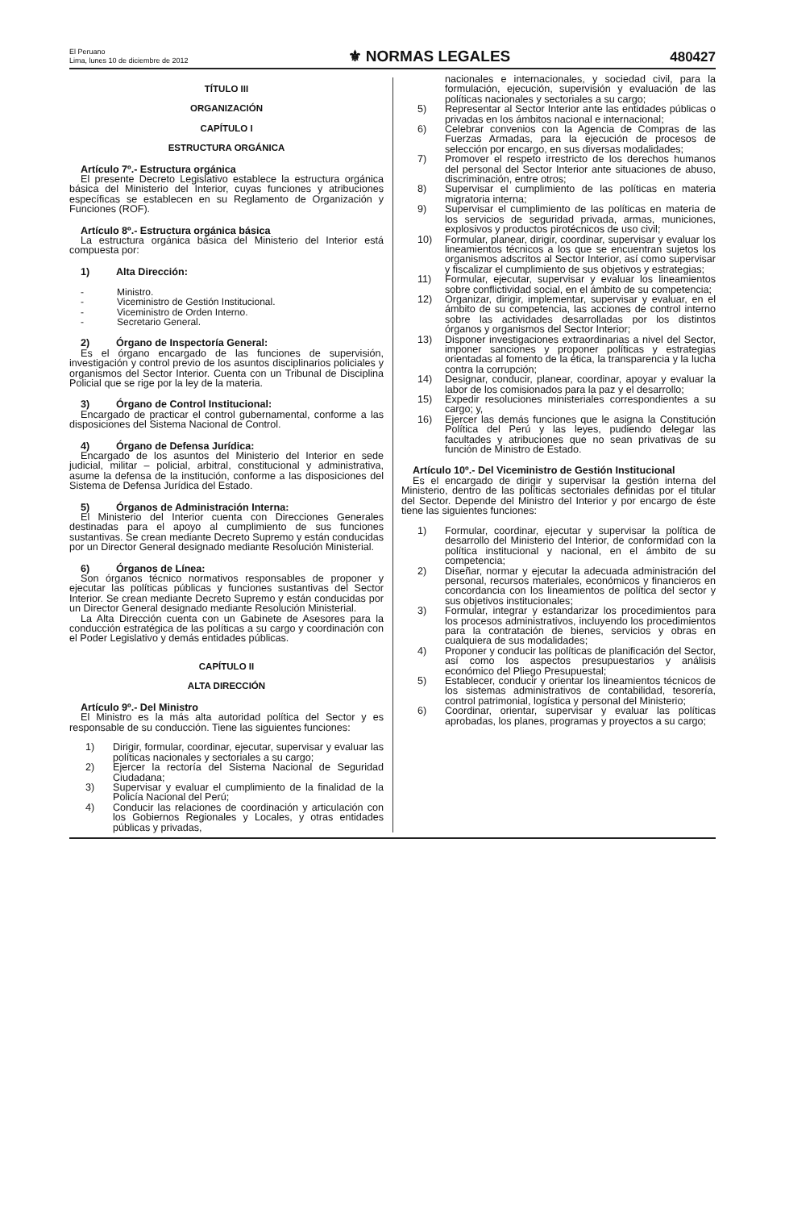El Peruano
Lima, lunes 10 de diciembre de 2012
⚜ NORMAS LEGALES
480427
TÍTULO III
ORGANIZACIÓN
CAPÍTULO I
ESTRUCTURA ORGÁNICA
Artículo 7º.- Estructura orgánica
El presente Decreto Legislativo establece la estructura orgánica básica del Ministerio del Interior, cuyas funciones y atribuciones específicas se establecen en su Reglamento de Organización y Funciones (ROF).
Artículo 8º.- Estructura orgánica básica
La estructura orgánica básica del Ministerio del Interior está compuesta por:
1) Alta Dirección:
- Ministro.
- Viceministro de Gestión Institucional.
- Viceministro de Orden Interno.
- Secretario General.
2) Órgano de Inspectoría General:
Es el órgano encargado de las funciones de supervisión, investigación y control previo de los asuntos disciplinarios policiales y organismos del Sector Interior. Cuenta con un Tribunal de Disciplina Policial que se rige por la ley de la materia.
3) Órgano de Control Institucional:
Encargado de practicar el control gubernamental, conforme a las disposiciones del Sistema Nacional de Control.
4) Órgano de Defensa Jurídica:
Encargado de los asuntos del Ministerio del Interior en sede judicial, militar – policial, arbitral, constitucional y administrativa, asume la defensa de la institución, conforme a las disposiciones del Sistema de Defensa Jurídica del Estado.
5) Órganos de Administración Interna:
El Ministerio del Interior cuenta con Direcciones Generales destinadas para el apoyo al cumplimiento de sus funciones sustantivas. Se crean mediante Decreto Supremo y están conducidas por un Director General designado mediante Resolución Ministerial.
6) Órganos de Línea:
Son órganos técnico normativos responsables de proponer y ejecutar las políticas públicas y funciones sustantivas del Sector Interior. Se crean mediante Decreto Supremo y están conducidas por un Director General designado mediante Resolución Ministerial.
La Alta Dirección cuenta con un Gabinete de Asesores para la conducción estratégica de las políticas a su cargo y coordinación con el Poder Legislativo y demás entidades públicas.
CAPÍTULO II
ALTA DIRECCIÓN
Artículo 9º.- Del Ministro
El Ministro es la más alta autoridad política del Sector y es responsable de su conducción. Tiene las siguientes funciones:
1) Dirigir, formular, coordinar, ejecutar, supervisar y evaluar las políticas nacionales y sectoriales a su cargo;
2) Ejercer la rectoría del Sistema Nacional de Seguridad Ciudadana;
3) Supervisar y evaluar el cumplimiento de la finalidad de la Policía Nacional del Perú;
4) Conducir las relaciones de coordinación y articulación con los Gobiernos Regionales y Locales, y otras entidades públicas y privadas,
nacionales e internacionales, y sociedad civil, para la formulación, ejecución, supervisión y evaluación de las políticas nacionales y sectoriales a su cargo;
5) Representar al Sector Interior ante las entidades públicas o privadas en los ámbitos nacional e internacional;
6) Celebrar convenios con la Agencia de Compras de las Fuerzas Armadas, para la ejecución de procesos de selección por encargo, en sus diversas modalidades;
7) Promover el respeto irrestricto de los derechos humanos del personal del Sector Interior ante situaciones de abuso, discriminación, entre otros;
8) Supervisar el cumplimiento de las políticas en materia migratoria interna;
9) Supervisar el cumplimiento de las políticas en materia de los servicios de seguridad privada, armas, municiones, explosivos y productos pirotécnicos de uso civil;
10) Formular, planear, dirigir, coordinar, supervisar y evaluar los lineamientos técnicos a los que se encuentran sujetos los organismos adscritos al Sector Interior, así como supervisar y fiscalizar el cumplimiento de sus objetivos y estrategias;
11) Formular, ejecutar, supervisar y evaluar los lineamientos sobre conflictividad social, en el ámbito de su competencia;
12) Organizar, dirigir, implementar, supervisar y evaluar, en el ámbito de su competencia, las acciones de control interno sobre las actividades desarrolladas por los distintos órganos y organismos del Sector Interior;
13) Disponer investigaciones extraordinarias a nivel del Sector, imponer sanciones y proponer políticas y estrategias orientadas al fomento de la ética, la transparencia y la lucha contra la corrupción;
14) Designar, conducir, planear, coordinar, apoyar y evaluar la labor de los comisionados para la paz y el desarrollo;
15) Expedir resoluciones ministeriales correspondientes a su cargo; y,
16) Ejercer las demás funciones que le asigna la Constitución Política del Perú y las leyes, pudiendo delegar las facultades y atribuciones que no sean privativas de su función de Ministro de Estado.
Artículo 10º.- Del Viceministro de Gestión Institucional
Es el encargado de dirigir y supervisar la gestión interna del Ministerio, dentro de las políticas sectoriales definidas por el titular del Sector. Depende del Ministro del Interior y por encargo de éste tiene las siguientes funciones:
1) Formular, coordinar, ejecutar y supervisar la política de desarrollo del Ministerio del Interior, de conformidad con la política institucional y nacional, en el ámbito de su competencia;
2) Diseñar, normar y ejecutar la adecuada administración del personal, recursos materiales, económicos y financieros en concordancia con los lineamientos de política del sector y sus objetivos institucionales;
3) Formular, integrar y estandarizar los procedimientos para los procesos administrativos, incluyendo los procedimientos para la contratación de bienes, servicios y obras en cualquiera de sus modalidades;
4) Proponer y conducir las políticas de planificación del Sector, así como los aspectos presupuestarios y análisis económico del Pliego Presupuestal;
5) Establecer, conducir y orientar los lineamientos técnicos de los sistemas administrativos de contabilidad, tesorería, control patrimonial, logística y personal del Ministerio;
6) Coordinar, orientar, supervisar y evaluar las políticas aprobadas, los planes, programas y proyectos a su cargo;